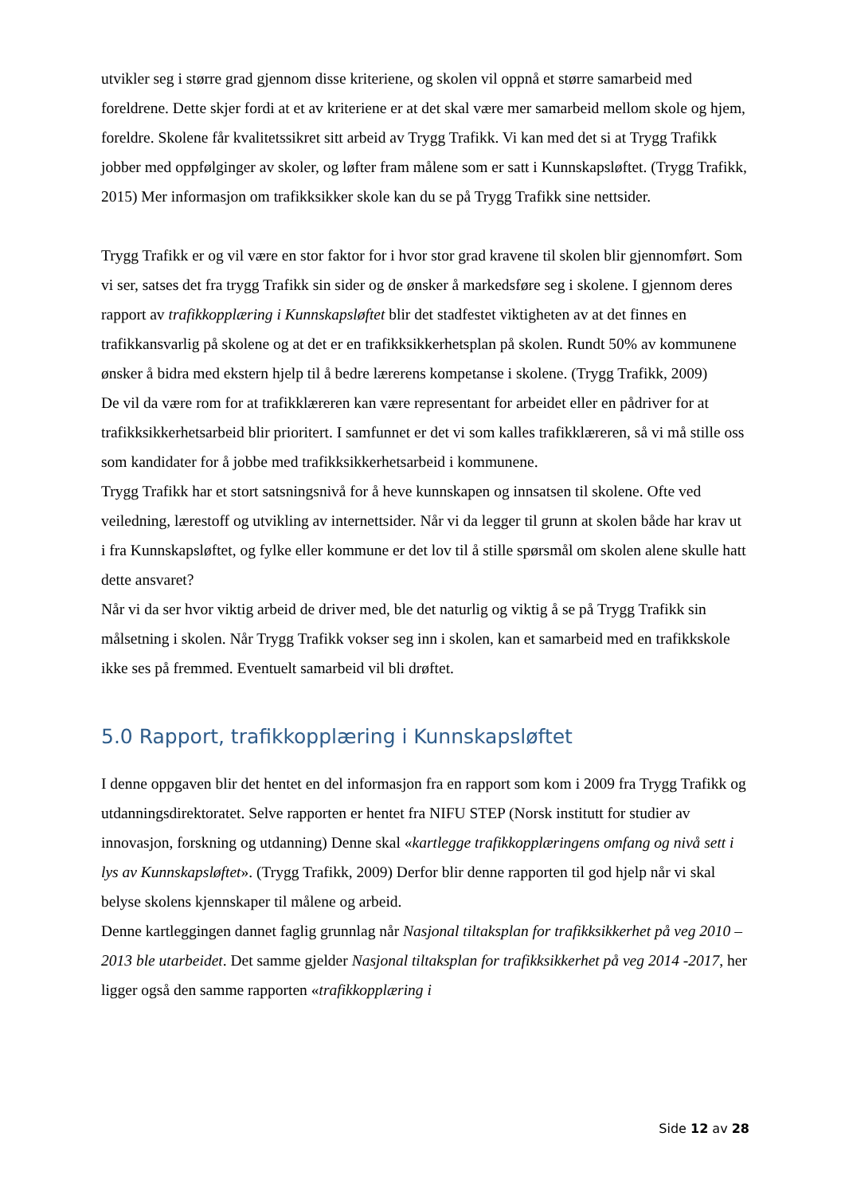utvikler seg i større grad gjennom disse kriteriene, og skolen vil oppnå et større samarbeid med foreldrene. Dette skjer fordi at et av kriteriene er at det skal være mer samarbeid mellom skole og hjem, foreldre. Skolene får kvalitetssikret sitt arbeid av Trygg Trafikk. Vi kan med det si at Trygg Trafikk jobber med oppfølginger av skoler, og løfter fram målene som er satt i Kunnskapsløftet. (Trygg Trafikk, 2015) Mer informasjon om trafikksikker skole kan du se på Trygg Trafikk sine nettsider.
Trygg Trafikk er og vil være en stor faktor for i hvor stor grad kravene til skolen blir gjennomført. Som vi ser, satses det fra trygg Trafikk sin sider og de ønsker å markedsføre seg i skolene. I gjennom deres rapport av trafikkopplæring i Kunnskapsløftet blir det stadfestet viktigheten av at det finnes en trafikkansvarlig på skolene og at det er en trafikksikkerhetsplan på skolen. Rundt 50% av kommunene ønsker å bidra med ekstern hjelp til å bedre lærerens kompetanse i skolene. (Trygg Trafikk, 2009)
De vil da være rom for at trafikklæreren kan være representant for arbeidet eller en pådriver for at trafikksikkerhetsarbeid blir prioritert. I samfunnet er det vi som kalles trafikklæreren, så vi må stille oss som kandidater for å jobbe med trafikksikkerhetsarbeid i kommunene.
Trygg Trafikk har et stort satsningsnivå for å heve kunnskapen og innsatsen til skolene. Ofte ved veiledning, lærestoff og utvikling av internettsider. Når vi da legger til grunn at skolen både har krav ut i fra Kunnskapsløftet, og fylke eller kommune er det lov til å stille spørsmål om skolen alene skulle hatt dette ansvaret?
Når vi da ser hvor viktig arbeid de driver med, ble det naturlig og viktig å se på Trygg Trafikk sin målsetning i skolen. Når Trygg Trafikk vokser seg inn i skolen, kan et samarbeid med en trafikkskole ikke ses på fremmed. Eventuelt samarbeid vil bli drøftet.
5.0 Rapport, trafikkopplæring i Kunnskapsløftet
I denne oppgaven blir det hentet en del informasjon fra en rapport som kom i 2009 fra Trygg Trafikk og utdanningsdirektoratet. Selve rapporten er hentet fra NIFU STEP (Norsk institutt for studier av innovasjon, forskning og utdanning) Denne skal «kartlegge trafikkopplæringens omfang og nivå sett i lys av Kunnskapsløftet». (Trygg Trafikk, 2009) Derfor blir denne rapporten til god hjelp når vi skal belyse skolens kjennskaper til målene og arbeid.
Denne kartleggingen dannet faglig grunnlag når Nasjonal tiltaksplan for trafikksikkerhet på veg 2010 – 2013 ble utarbeidet. Det samme gjelder Nasjonal tiltaksplan for trafikksikkerhet på veg 2014 -2017, her ligger også den samme rapporten «trafikkopplæring i
Side 12 av 28